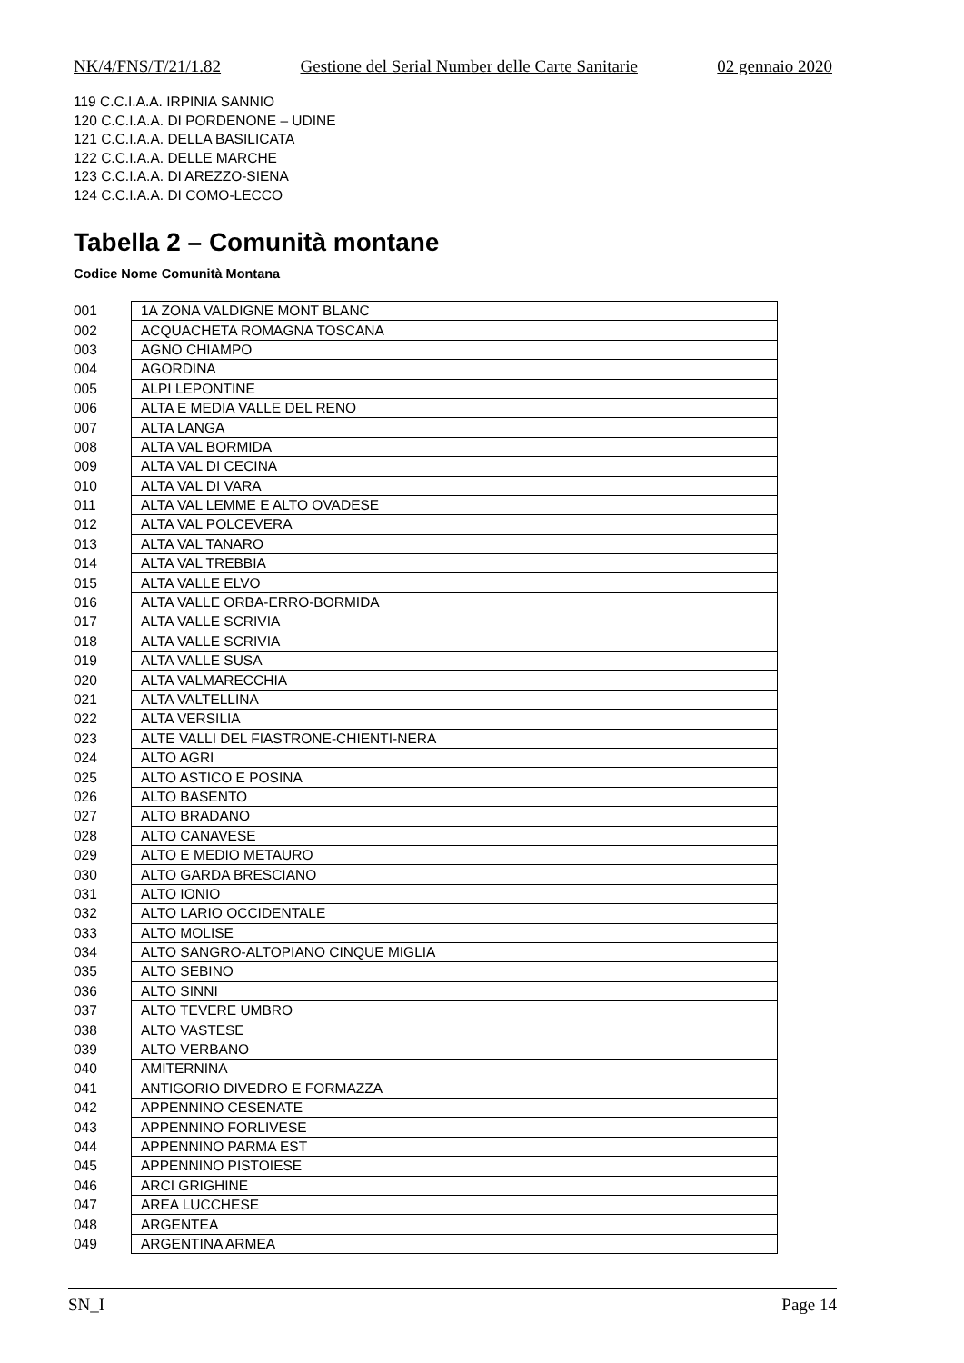NK/4/FNS/T/21/1.82 Gestione del Serial Number delle Carte Sanitarie 02 gennaio 2020
119 C.C.I.A.A. IRPINIA SANNIO
120 C.C.I.A.A. DI PORDENONE – UDINE
121 C.C.I.A.A. DELLA BASILICATA
122 C.C.I.A.A. DELLE MARCHE
123 C.C.I.A.A. DI AREZZO-SIENA
124 C.C.I.A.A. DI COMO-LECCO
Tabella 2 – Comunità montane
Codice Nome Comunità Montana
| 001 | 1A ZONA VALDIGNE MONT BLANC |
| 002 | ACQUACHETA ROMAGNA TOSCANA |
| 003 | AGNO CHIAMPO |
| 004 | AGORDINA |
| 005 | ALPI LEPONTINE |
| 006 | ALTA E MEDIA VALLE DEL RENO |
| 007 | ALTA LANGA |
| 008 | ALTA VAL BORMIDA |
| 009 | ALTA VAL DI CECINA |
| 010 | ALTA VAL DI VARA |
| 011 | ALTA VAL LEMME E ALTO OVADESE |
| 012 | ALTA VAL POLCEVERA |
| 013 | ALTA VAL TANARO |
| 014 | ALTA VAL TREBBIA |
| 015 | ALTA VALLE ELVO |
| 016 | ALTA VALLE ORBA-ERRO-BORMIDA |
| 017 | ALTA VALLE SCRIVIA |
| 018 | ALTA VALLE SCRIVIA |
| 019 | ALTA VALLE SUSA |
| 020 | ALTA VALMARECCHIA |
| 021 | ALTA VALTELLINA |
| 022 | ALTA VERSILIA |
| 023 | ALTE VALLI DEL FIASTRONE-CHIENTI-NERA |
| 024 | ALTO AGRI |
| 025 | ALTO ASTICO E POSINA |
| 026 | ALTO BASENTO |
| 027 | ALTO BRADANO |
| 028 | ALTO CANAVESE |
| 029 | ALTO E MEDIO METAURO |
| 030 | ALTO GARDA BRESCIANO |
| 031 | ALTO IONIO |
| 032 | ALTO LARIO OCCIDENTALE |
| 033 | ALTO MOLISE |
| 034 | ALTO SANGRO-ALTOPIANO CINQUE MIGLIA |
| 035 | ALTO SEBINO |
| 036 | ALTO SINNI |
| 037 | ALTO TEVERE UMBRO |
| 038 | ALTO VASTESE |
| 039 | ALTO VERBANO |
| 040 | AMITERNINA |
| 041 | ANTIGORIO DIVEDRO E FORMAZZA |
| 042 | APPENNINO CESENATE |
| 043 | APPENNINO FORLIVESE |
| 044 | APPENNINO PARMA EST |
| 045 | APPENNINO PISTOIESE |
| 046 | ARCI GRIGHINE |
| 047 | AREA LUCCHESE |
| 048 | ARGENTEA |
| 049 | ARGENTINA ARMEA |
SN_I Page 14